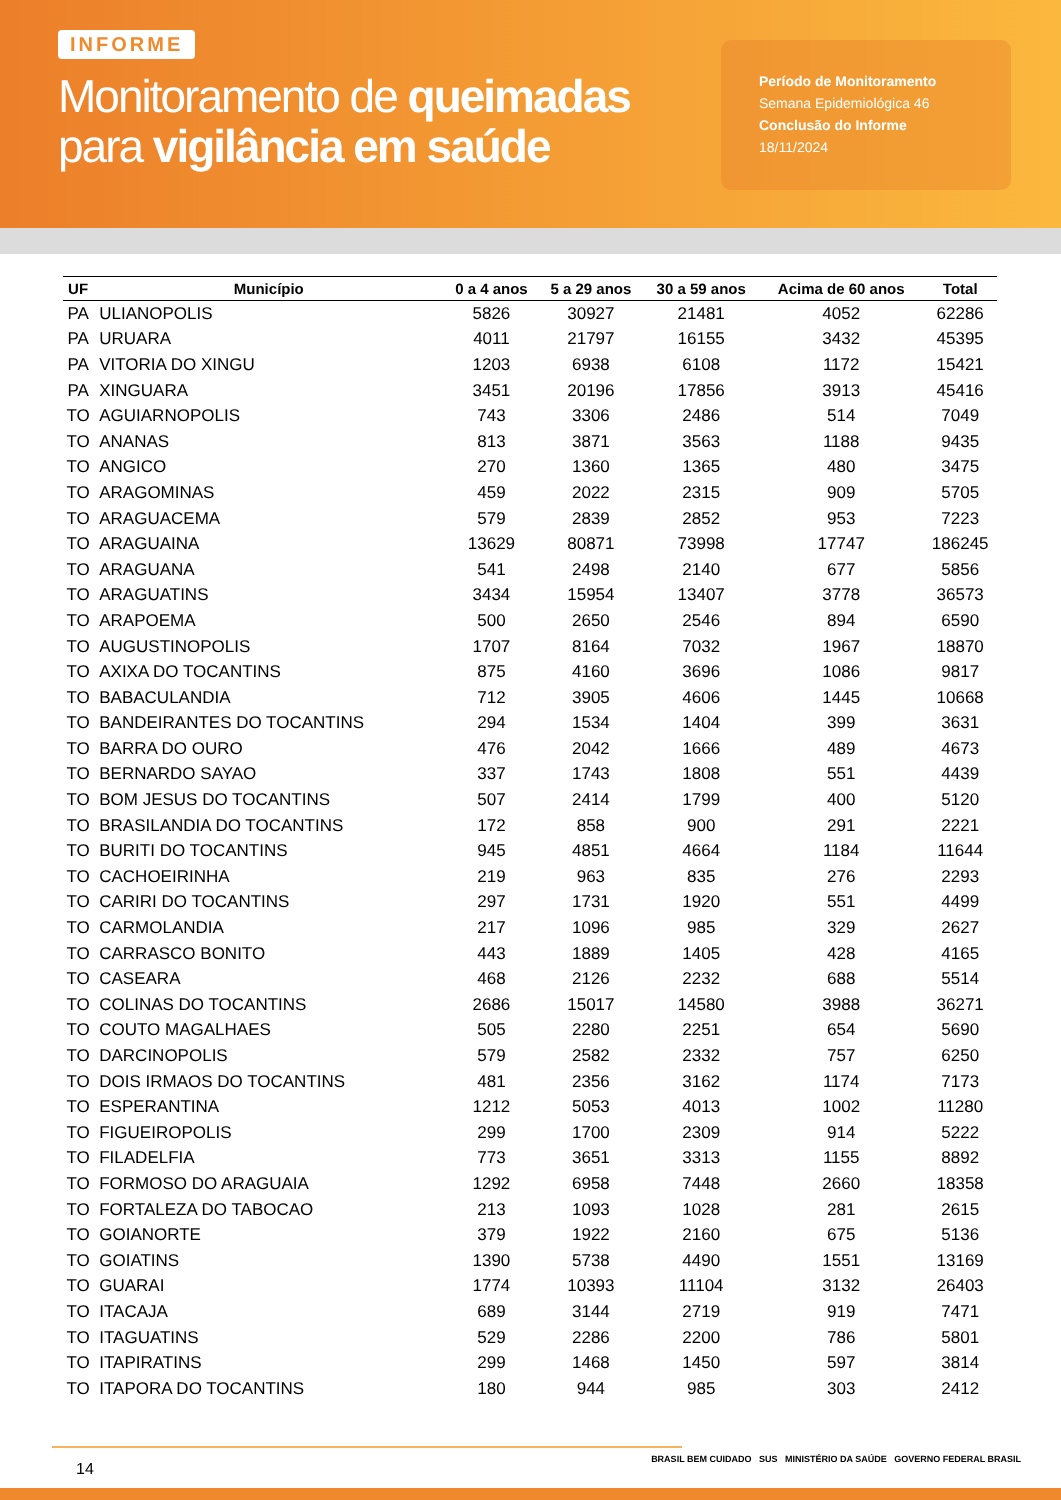INFORME
Monitoramento de queimadas
para vigilância em saúde
Período de Monitoramento
Semana Epidemiológica 46
Conclusão do Informe
18/11/2024
| UF | Município | 0 a 4 anos | 5 a 29 anos | 30 a 59 anos | Acima de 60 anos | Total |
| --- | --- | --- | --- | --- | --- | --- |
| PA | ULIANOPOLIS | 5826 | 30927 | 21481 | 4052 | 62286 |
| PA | URUARA | 4011 | 21797 | 16155 | 3432 | 45395 |
| PA | VITORIA DO XINGU | 1203 | 6938 | 6108 | 1172 | 15421 |
| PA | XINGUARA | 3451 | 20196 | 17856 | 3913 | 45416 |
| TO | AGUIARNOPOLIS | 743 | 3306 | 2486 | 514 | 7049 |
| TO | ANANAS | 813 | 3871 | 3563 | 1188 | 9435 |
| TO | ANGICO | 270 | 1360 | 1365 | 480 | 3475 |
| TO | ARAGOMINAS | 459 | 2022 | 2315 | 909 | 5705 |
| TO | ARAGUACEMA | 579 | 2839 | 2852 | 953 | 7223 |
| TO | ARAGUAINA | 13629 | 80871 | 73998 | 17747 | 186245 |
| TO | ARAGUANA | 541 | 2498 | 2140 | 677 | 5856 |
| TO | ARAGUATINS | 3434 | 15954 | 13407 | 3778 | 36573 |
| TO | ARAPOEMA | 500 | 2650 | 2546 | 894 | 6590 |
| TO | AUGUSTINOPOLIS | 1707 | 8164 | 7032 | 1967 | 18870 |
| TO | AXIXA DO TOCANTINS | 875 | 4160 | 3696 | 1086 | 9817 |
| TO | BABACULANDIA | 712 | 3905 | 4606 | 1445 | 10668 |
| TO | BANDEIRANTES DO TOCANTINS | 294 | 1534 | 1404 | 399 | 3631 |
| TO | BARRA DO OURO | 476 | 2042 | 1666 | 489 | 4673 |
| TO | BERNARDO SAYAO | 337 | 1743 | 1808 | 551 | 4439 |
| TO | BOM JESUS DO TOCANTINS | 507 | 2414 | 1799 | 400 | 5120 |
| TO | BRASILANDIA DO TOCANTINS | 172 | 858 | 900 | 291 | 2221 |
| TO | BURITI DO TOCANTINS | 945 | 4851 | 4664 | 1184 | 11644 |
| TO | CACHOEIRINHA | 219 | 963 | 835 | 276 | 2293 |
| TO | CARIRI DO TOCANTINS | 297 | 1731 | 1920 | 551 | 4499 |
| TO | CARMOLANDIA | 217 | 1096 | 985 | 329 | 2627 |
| TO | CARRASCO BONITO | 443 | 1889 | 1405 | 428 | 4165 |
| TO | CASEARA | 468 | 2126 | 2232 | 688 | 5514 |
| TO | COLINAS DO TOCANTINS | 2686 | 15017 | 14580 | 3988 | 36271 |
| TO | COUTO MAGALHAES | 505 | 2280 | 2251 | 654 | 5690 |
| TO | DARCINOPOLIS | 579 | 2582 | 2332 | 757 | 6250 |
| TO | DOIS IRMAOS DO TOCANTINS | 481 | 2356 | 3162 | 1174 | 7173 |
| TO | ESPERANTINA | 1212 | 5053 | 4013 | 1002 | 11280 |
| TO | FIGUEIROPOLIS | 299 | 1700 | 2309 | 914 | 5222 |
| TO | FILADELFIA | 773 | 3651 | 3313 | 1155 | 8892 |
| TO | FORMOSO DO ARAGUAIA | 1292 | 6958 | 7448 | 2660 | 18358 |
| TO | FORTALEZA DO TABOCAO | 213 | 1093 | 1028 | 281 | 2615 |
| TO | GOIANORTE | 379 | 1922 | 2160 | 675 | 5136 |
| TO | GOIATINS | 1390 | 5738 | 4490 | 1551 | 13169 |
| TO | GUARAI | 1774 | 10393 | 11104 | 3132 | 26403 |
| TO | ITACAJA | 689 | 3144 | 2719 | 919 | 7471 |
| TO | ITAGUATINS | 529 | 2286 | 2200 | 786 | 5801 |
| TO | ITAPIRATINS | 299 | 1468 | 1450 | 597 | 3814 |
| TO | ITAPORA DO TOCANTINS | 180 | 944 | 985 | 303 | 2412 |
14 BRASIL BEM CUIDADO SUS MINISTÉRIO DA SAÚDE GOVERNO FEDERAL BRASIL